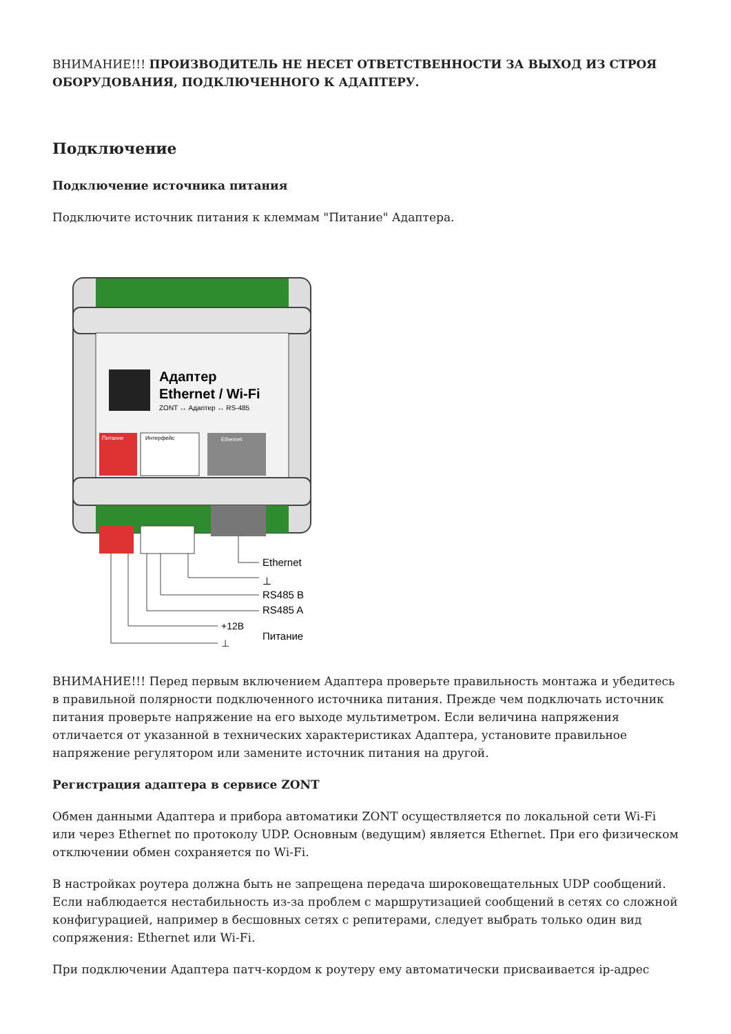ВНИМАНИЕ!!! ПРОИЗВОДИТЕЛЬ НЕ НЕСЕТ ОТВЕТСТВЕННОСТИ ЗА ВЫХОД ИЗ СТРОЯ ОБОРУДОВАНИЯ, ПОДКЛЮЧЕННОГО К АДАПТЕРУ.
Подключение
Подключение источника питания
Подключите источник питания к клеммам "Питание" Адаптера.
Адаптер
Ethernet / Wi-Fi
ZONT ↔ Адаптер ↔ RS-485
Питание
Интерфейс
Ethernet
Ethernet
⊥
RS485 B
RS485 A
+12В
⊥
Питание
ВНИМАНИЕ!!! Перед первым включением Адаптера проверьте правильность монтажа и убедитесь в правильной полярности подключенного источника питания. Прежде чем подключать источник питания проверьте напряжение на его выходе мультиметром. Если величина напряжения отличается от указанной в технических характеристиках Адаптера, установите правильное напряжение регулятором или замените источник питания на другой.
Регистрация адаптера в сервисе ZONT
Обмен данными Адаптера и прибора автоматики ZONT осуществляется по локальной сети Wi-Fi или через Ethernet по протоколу UDP. Основным (ведущим) является Ethernet. При его физическом отключении обмен сохраняется по Wi-Fi.
В настройках роутера должна быть не запрещена передача широковещательных UDP сообщений. Если наблюдается нестабильность из-за проблем с маршрутизацией сообщений в сетях со сложной конфигурацией, например в бесшовных сетях с репитерами, следует выбрать только один вид сопряжения: Ethernet или Wi-Fi.
При подключении Адаптера патч-кордом к роутеру ему автоматически присваивается ip-адрес